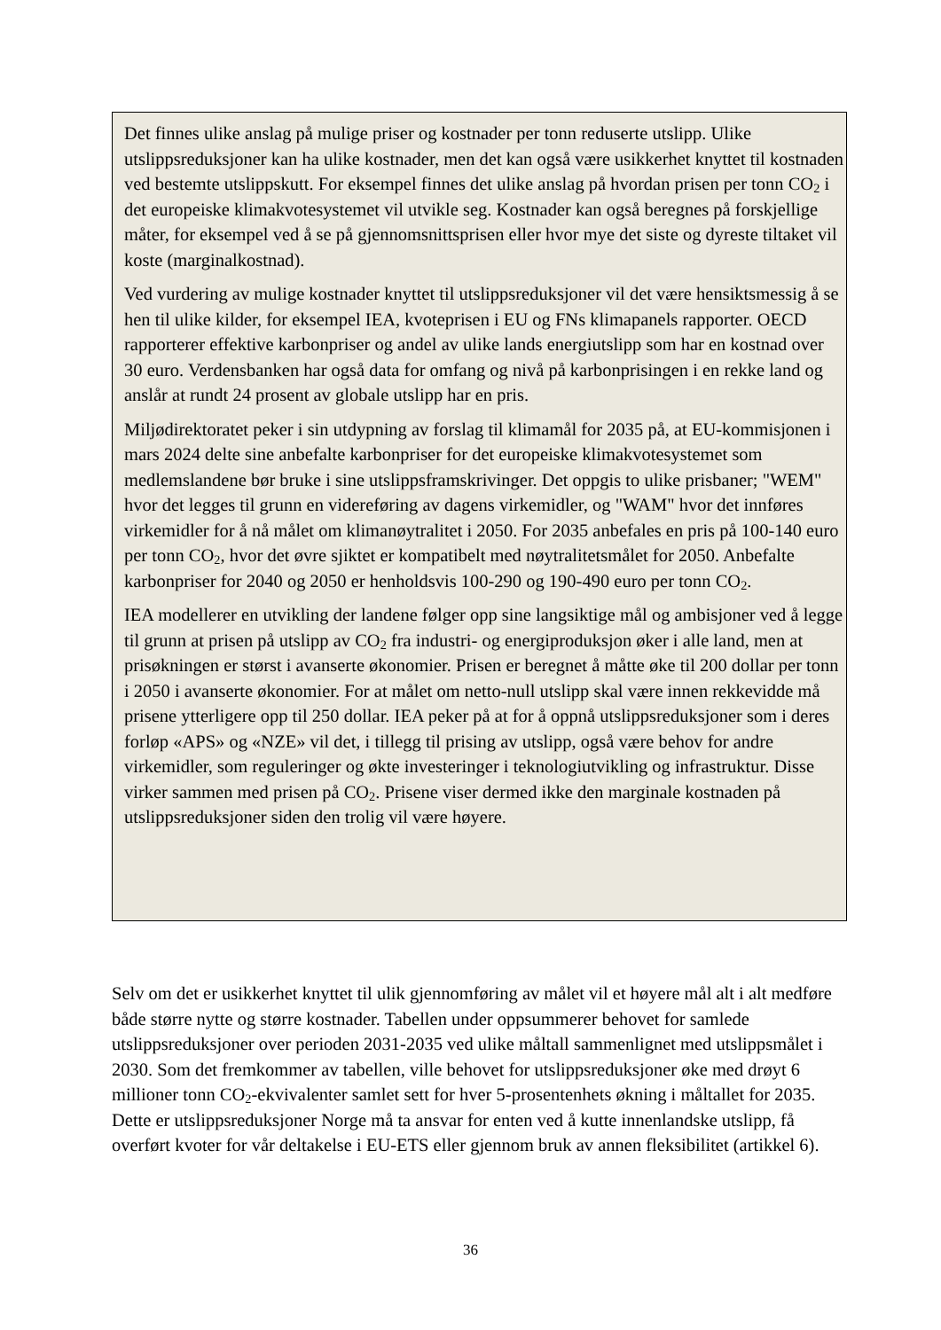Det finnes ulike anslag på mulige priser og kostnader per tonn reduserte utslipp. Ulike utslippsreduksjoner kan ha ulike kostnader, men det kan også være usikkerhet knyttet til kostnaden ved bestemte utslippskutt. For eksempel finnes det ulike anslag på hvordan prisen per tonn CO<sub>2</sub> i det europeiske klimakvotesystemet vil utvikle seg. Kostnader kan også beregnes på forskjellige måter, for eksempel ved å se på gjennomsnittsprisen eller hvor mye det siste og dyreste tiltaket vil koste (marginalkostnad).
Ved vurdering av mulige kostnader knyttet til utslippsreduksjoner vil det være hensiktsmessig å se hen til ulike kilder, for eksempel IEA, kvoteprisen i EU og FNs klimapanels rapporter. OECD rapporterer effektive karbonpriser og andel av ulike lands energiutslipp som har en kostnad over 30 euro. Verdensbanken har også data for omfang og nivå på karbonprisingen i en rekke land og anslår at rundt 24 prosent av globale utslipp har en pris.
Miljødirektoratet peker i sin utdypning av forslag til klimamål for 2035 på, at EU-kommisjonen i mars 2024 delte sine anbefalte karbonpriser for det europeiske klimakvotesystemet som medlemslandene bør bruke i sine utslippsframskrivinger. Det oppgis to ulike prisbaner; "WEM" hvor det legges til grunn en videreføring av dagens virkemidler, og "WAM" hvor det innføres virkemidler for å nå målet om klimanøytralitet i 2050. For 2035 anbefales en pris på 100-140 euro per tonn CO<sub>2</sub>, hvor det øvre sjiktet er kompatibelt med nøytralitetsmålet for 2050. Anbefalte karbonpriser for 2040 og 2050 er henholdsvis 100-290 og 190-490 euro per tonn CO<sub>2</sub>.
IEA modellerer en utvikling der landene følger opp sine langsiktige mål og ambisjoner ved å legge til grunn at prisen på utslipp av CO<sub>2</sub> fra industri- og energiproduksjon øker i alle land, men at prisøkningen er størst i avanserte økonomier. Prisen er beregnet å måtte øke til 200 dollar per tonn i 2050 i avanserte økonomier. For at målet om netto-null utslipp skal være innen rekkevidde må prisene ytterligere opp til 250 dollar. IEA peker på at for å oppnå utslippsreduksjoner som i deres forløp «APS» og «NZE» vil det, i tillegg til prising av utslipp, også være behov for andre virkemidler, som reguleringer og økte investeringer i teknologiutvikling og infrastruktur. Disse virker sammen med prisen på CO<sub>2</sub>. Prisene viser dermed ikke den marginale kostnaden på utslippsreduksjoner siden den trolig vil være høyere.
Selv om det er usikkerhet knyttet til ulik gjennomføring av målet vil et høyere mål alt i alt medføre både større nytte og større kostnader. Tabellen under oppsummerer behovet for samlede utslippsreduksjoner over perioden 2031-2035 ved ulike måltall sammenlignet med utslippsmålet i 2030. Som det fremkommer av tabellen, ville behovet for utslippsreduksjoner øke med drøyt 6 millioner tonn CO<sub>2</sub>-ekvivalenter samlet sett for hver 5-prosentenhets økning i måltallet for 2035. Dette er utslippsreduksjoner Norge må ta ansvar for enten ved å kutte innenlandske utslipp, få overført kvoter for vår deltakelse i EU-ETS eller gjennom bruk av annen fleksibilitet (artikkel 6).
36